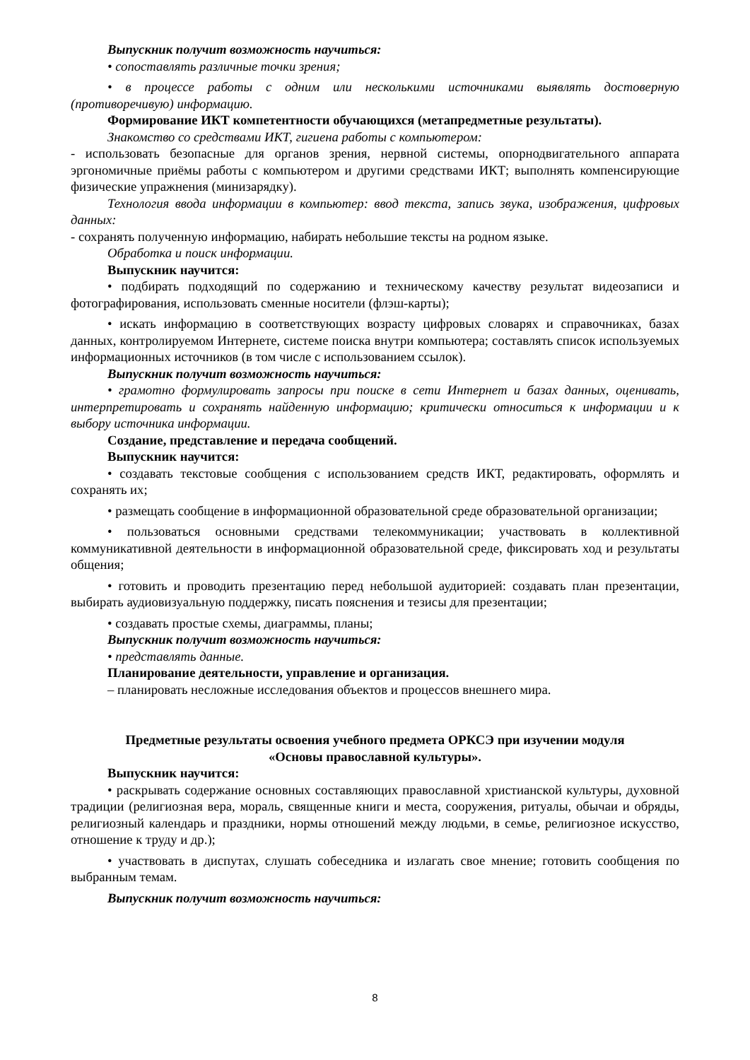Выпускник получит возможность научиться:
• сопоставлять различные точки зрения;
• в процессе работы с одним или несколькими источниками выявлять достоверную (противоречивую) информацию.
Формирование ИКТ компетентности обучающихся (метапредметные результаты).
Знакомство со средствами ИКТ, гигиена работы с компьютером:
- использовать безопасные для органов зрения, нервной системы, опорнодвигательного аппарата эргономичные приёмы работы с компьютером и другими средствами ИКТ; выполнять компенсирующие физические упражнения (минизарядку).
Технология ввода информации в компьютер: ввод текста, запись звука, изображения, цифровых данных:
- сохранять полученную информацию, набирать небольшие тексты на родном языке.
Обработка и поиск информации.
Выпускник научится:
• подбирать подходящий по содержанию и техническому качеству результат видеозаписи и фотографирования, использовать сменные носители (флэш-карты);
• искать информацию в соответствующих возрасту цифровых словарях и справочниках, базах данных, контролируемом Интернете, системе поиска внутри компьютера; составлять список используемых информационных источников (в том числе с использованием ссылок).
Выпускник получит возможность научиться:
• грамотно формулировать запросы при поиске в сети Интернет и базах данных, оценивать, интерпретировать и сохранять найденную информацию; критически относиться к информации и к выбору источника информации.
Создание, представление и передача сообщений.
Выпускник научится:
• создавать текстовые сообщения с использованием средств ИКТ, редактировать, оформлять и сохранять их;
• размещать сообщение в информационной образовательной среде образовательной организации;
• пользоваться основными средствами телекоммуникации; участвовать в коллективной коммуникативной деятельности в информационной образовательной среде, фиксировать ход и результаты общения;
• готовить и проводить презентацию перед небольшой аудиторией: создавать план презентации, выбирать аудиовизуальную поддержку, писать пояснения и тезисы для презентации;
• создавать простые схемы, диаграммы, планы;
Выпускник получит возможность научиться:
• представлять данные.
Планирование деятельности, управление и организация.
– планировать несложные исследования объектов и процессов внешнего мира.
Предметные результаты освоения учебного предмета ОРКСЭ при изучении модуля
«Основы православной культуры».
Выпускник научится:
• раскрывать содержание основных составляющих православной христианской культуры, духовной традиции (религиозная вера, мораль, священные книги и места, сооружения, ритуалы, обычаи и обряды, религиозный календарь и праздники, нормы отношений между людьми, в семье, религиозное искусство, отношение к труду и др.);
• участвовать в диспутах, слушать собеседника и излагать свое мнение; готовить сообщения по выбранным темам.
Выпускник получит возможность научиться:
8